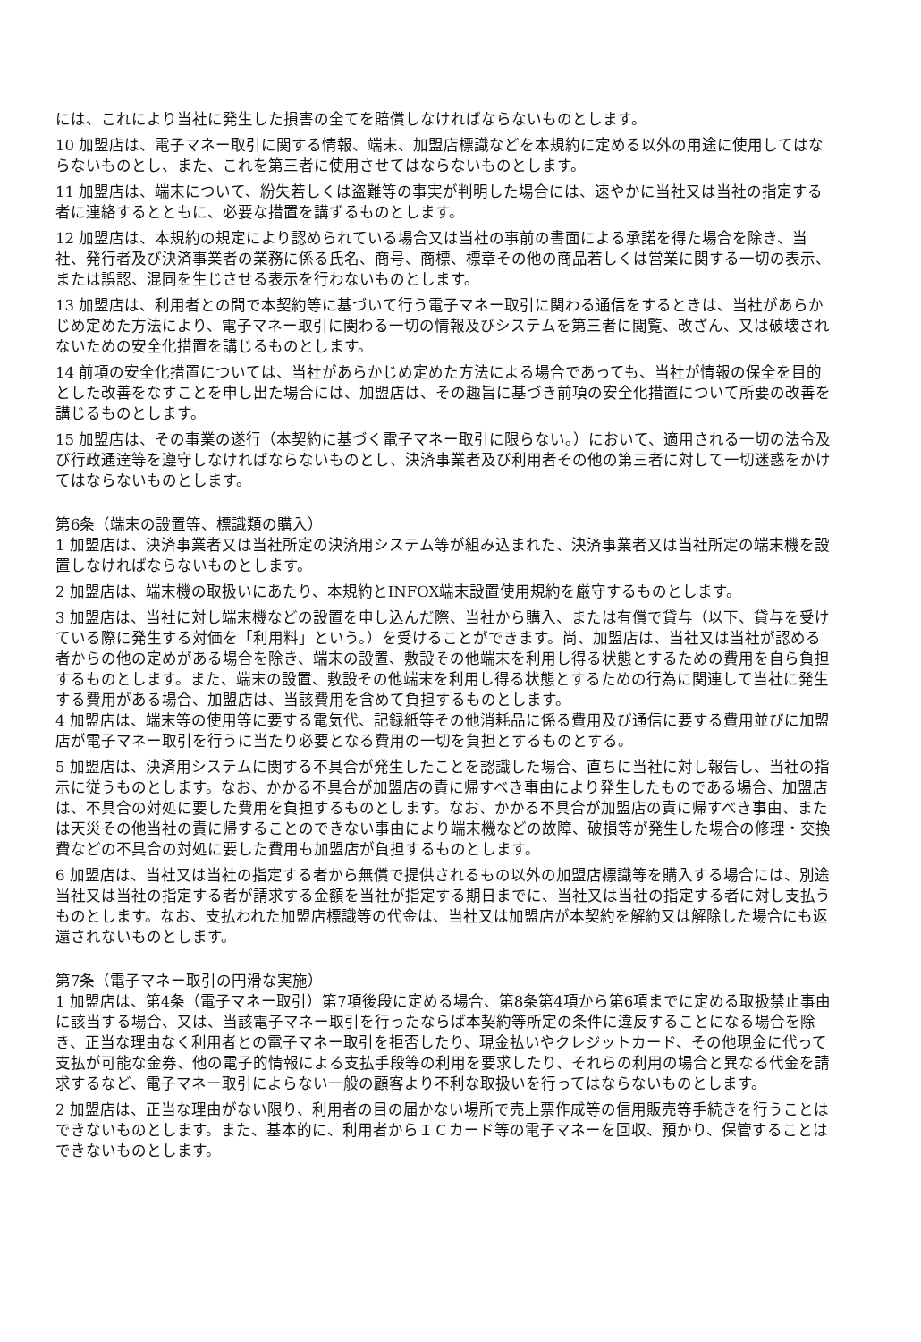には、これにより当社に発生した損害の全てを賠償しなければならないものとします。
10 加盟店は、電子マネー取引に関する情報、端末、加盟店標識などを本規約に定める以外の用途に使用してはならないものとし、また、これを第三者に使用させてはならないものとします。
11 加盟店は、端末について、紛失若しくは盗難等の事実が判明した場合には、速やかに当社又は当社の指定する者に連絡するとともに、必要な措置を講ずるものとします。
12 加盟店は、本規約の規定により認められている場合又は当社の事前の書面による承諾を得た場合を除き、当社、発行者及び決済事業者の業務に係る氏名、商号、商標、標章その他の商品若しくは営業に関する一切の表示、または誤認、混同を生じさせる表示を行わないものとします。
13 加盟店は、利用者との間で本契約等に基づいて行う電子マネー取引に関わる通信をするときは、当社があらかじめ定めた方法により、電子マネー取引に関わる一切の情報及びシステムを第三者に閲覧、改ざん、又は破壊されないための安全化措置を講じるものとします。
14 前項の安全化措置については、当社があらかじめ定めた方法による場合であっても、当社が情報の保全を目的とした改善をなすことを申し出た場合には、加盟店は、その趣旨に基づき前項の安全化措置について所要の改善を講じるものとします。
15 加盟店は、その事業の遂行（本契約に基づく電子マネー取引に限らない。）において、適用される一切の法令及び行政通達等を遵守しなければならないものとし、決済事業者及び利用者その他の第三者に対して一切迷惑をかけてはならないものとします。
第6条（端末の設置等、標識類の購入）
1 加盟店は、決済事業者又は当社所定の決済用システム等が組み込まれた、決済事業者又は当社所定の端末機を設置しなければならないものとします。
2 加盟店は、端末機の取扱いにあたり、本規約とINFOX端末設置使用規約を厳守するものとします。
3 加盟店は、当社に対し端末機などの設置を申し込んだ際、当社から購入、または有償で貸与（以下、貸与を受けている際に発生する対価を「利用料」という。）を受けることができます。尚、加盟店は、当社又は当社が認める者からの他の定めがある場合を除き、端末の設置、敷設その他端末を利用し得る状態とするための費用を自ら負担するものとします。また、端末の設置、敷設その他端末を利用し得る状態とするための行為に関連して当社に発生する費用がある場合、加盟店は、当該費用を含めて負担するものとします。
4 加盟店は、端末等の使用等に要する電気代、記録紙等その他消耗品に係る費用及び通信に要する費用並びに加盟店が電子マネー取引を行うに当たり必要となる費用の一切を負担とするものとする。
5 加盟店は、決済用システムに関する不具合が発生したことを認識した場合、直ちに当社に対し報告し、当社の指示に従うものとします。なお、かかる不具合が加盟店の責に帰すべき事由により発生したものである場合、加盟店は、不具合の対処に要した費用を負担するものとします。なお、かかる不具合が加盟店の責に帰すべき事由、または天災その他当社の責に帰することのできない事由により端末機などの故障、破損等が発生した場合の修理・交換費などの不具合の対処に要した費用も加盟店が負担するものとします。
6 加盟店は、当社又は当社の指定する者から無償で提供されるもの以外の加盟店標識等を購入する場合には、別途当社又は当社の指定する者が請求する金額を当社が指定する期日までに、当社又は当社の指定する者に対し支払うものとします。なお、支払われた加盟店標識等の代金は、当社又は加盟店が本契約を解約又は解除した場合にも返還されないものとします。
第7条（電子マネー取引の円滑な実施）
1 加盟店は、第4条（電子マネー取引）第7項後段に定める場合、第8条第4項から第6項までに定める取扱禁止事由に該当する場合、又は、当該電子マネー取引を行ったならば本契約等所定の条件に違反することになる場合を除き、正当な理由なく利用者との電子マネー取引を拒否したり、現金払いやクレジットカード、その他現金に代って支払が可能な金券、他の電子的情報による支払手段等の利用を要求したり、それらの利用の場合と異なる代金を請求するなど、電子マネー取引によらない一般の顧客より不利な取扱いを行ってはならないものとします。
2 加盟店は、正当な理由がない限り、利用者の目の届かない場所で売上票作成等の信用販売等手続きを行うことはできないものとします。また、基本的に、利用者からＩＣカード等の電子マネーを回収、預かり、保管することはできないものとします。